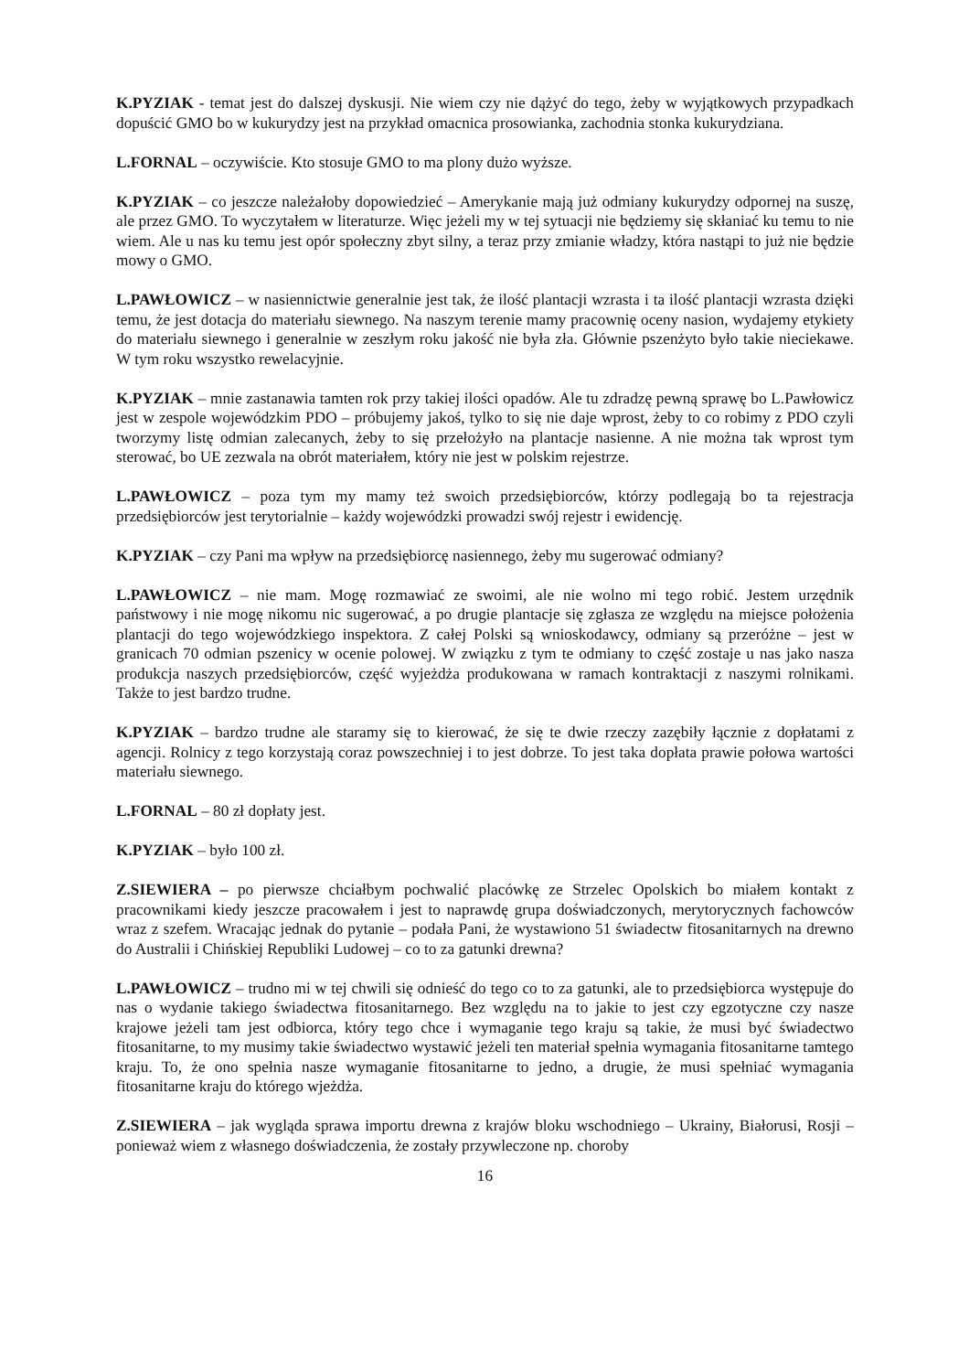K.PYZIAK - temat jest do dalszej dyskusji. Nie wiem czy nie dążyć do tego, żeby w wyjątkowych przypadkach dopuścić GMO bo w kukurydzy jest na przykład omacnica prosowianka, zachodnia stonka kukurydziana.
L.FORNAL – oczywiście. Kto stosuje GMO to ma plony dużo wyższe.
K.PYZIAK – co jeszcze należałoby dopowiedzieć – Amerykanie mają już odmiany kukurydzy odpornej na suszę, ale przez GMO. To wyczytałem w literaturze. Więc jeżeli my w tej sytuacji nie będziemy się skłaniać ku temu to nie wiem. Ale u nas ku temu jest opór społeczny zbyt silny, a teraz przy zmianie władzy, która nastąpi to już nie będzie mowy o GMO.
L.PAWŁOWICZ – w nasiennictwie generalnie jest tak, że ilość plantacji wzrasta i ta ilość plantacji wzrasta dzięki temu, że jest dotacja do materiału siewnego. Na naszym terenie mamy pracownię oceny nasion, wydajemy etykiety do materiału siewnego i generalnie w zeszłym roku jakość nie była zła. Głównie pszenżyto było takie nieciekawe. W tym roku wszystko rewelacyjnie.
K.PYZIAK – mnie zastanawia tamten rok przy takiej ilości opadów. Ale tu zdradzę pewną sprawę bo L.Pawłowicz jest w zespole wojewódzkim PDO – próbujemy jakoś, tylko to się nie daje wprost, żeby to co robimy z PDO czyli tworzymy listę odmian zalecanych, żeby to się przełożyło na plantacje nasienne. A nie można tak wprost tym sterować, bo UE zezwala na obrót materiałem, który nie jest w polskim rejestrze.
L.PAWŁOWICZ – poza tym my mamy też swoich przedsiębiorców, którzy podlegają bo ta rejestracja przedsiębiorców jest terytorialnie – każdy wojewódzki prowadzi swój rejestr i ewidencję.
K.PYZIAK – czy Pani ma wpływ na przedsiębiorcę nasiennego, żeby mu sugerować odmiany?
L.PAWŁOWICZ – nie mam. Mogę rozmawiać ze swoimi, ale nie wolno mi tego robić. Jestem urzędnik państwowy i nie mogę nikomu nic sugerować, a po drugie plantacje się zgłasza ze względu na miejsce położenia plantacji do tego wojewódzkiego inspektora. Z całej Polski są wnioskodawcy, odmiany są przeróżne – jest w granicach 70 odmian pszenicy w ocenie polowej. W związku z tym te odmiany to część zostaje u nas jako nasza produkcja naszych przedsiębiorców, część wyjeżdża produkowana w ramach kontraktacji z naszymi rolnikami. Także to jest bardzo trudne.
K.PYZIAK – bardzo trudne ale staramy się to kierować, że się te dwie rzeczy zazębiły łącznie z dopłatami z agencji. Rolnicy z tego korzystają coraz powszechniej i to jest dobrze. To jest taka dopłata prawie połowa wartości materiału siewnego.
L.FORNAL – 80 zł dopłaty jest.
K.PYZIAK – było 100 zł.
Z.SIEWIERA – po pierwsze chciałbym pochwalić placówkę ze Strzelec Opolskich bo miałem kontakt z pracownikami kiedy jeszcze pracowałem i jest to naprawdę grupa doświadczonych, merytorycznych fachowców wraz z szefem. Wracając jednak do pytanie – podała Pani, że wystawiono 51 świadectw fitosanitarnych na drewno do Australii i Chińskiej Republiki Ludowej – co to za gatunki drewna?
L.PAWŁOWICZ – trudno mi w tej chwili się odnieść do tego co to za gatunki, ale to przedsiębiorca występuje do nas o wydanie takiego świadectwa fitosanitarnego. Bez względu na to jakie to jest czy egzotyczne czy nasze krajowe jeżeli tam jest odbiorca, który tego chce i wymaganie tego kraju są takie, że musi być świadectwo fitosanitarne, to my musimy takie świadectwo wystawić jeżeli ten materiał spełnia wymagania fitosanitarne tamtego kraju. To, że ono spełnia nasze wymaganie fitosanitarne to jedno, a drugie, że musi spełniać wymagania fitosanitarne kraju do którego wjeżdża.
Z.SIEWIERA – jak wygląda sprawa importu drewna z krajów bloku wschodniego – Ukrainy, Białorusi, Rosji – ponieważ wiem z własnego doświadczenia, że zostały przywleczone np. choroby
16